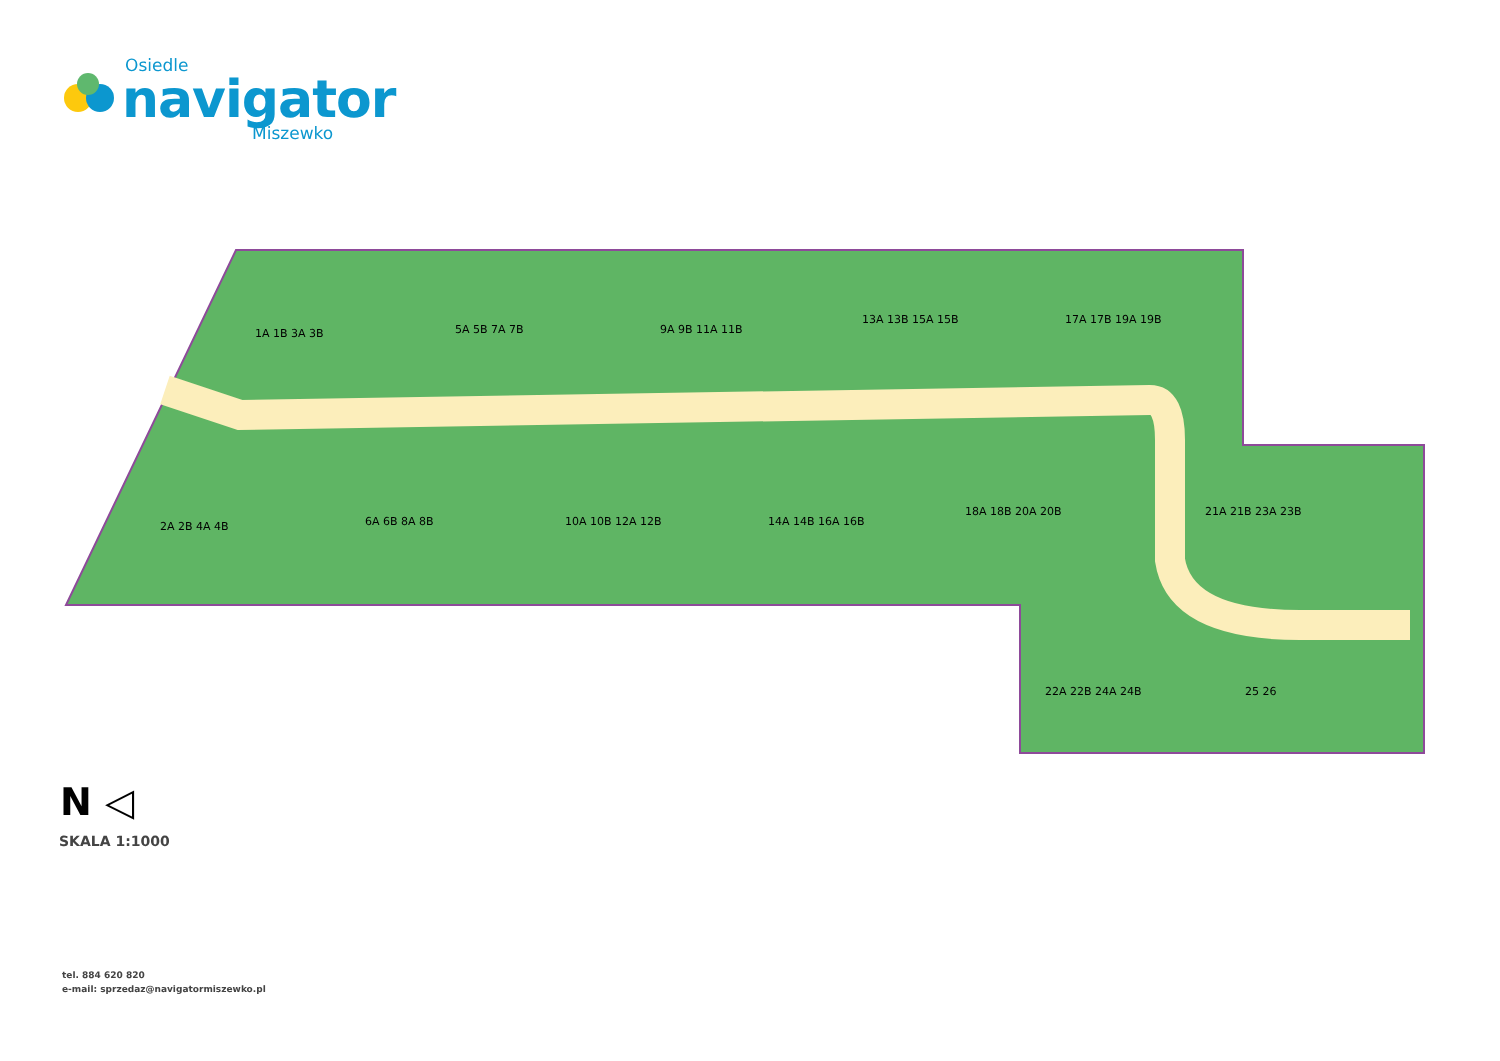Osiedle
navigator
Miszewko
1A 1B 3A 3B
5A 5B 7A 7B
9A 9B 11A 11B
13A 13B 15A 15B
17A 17B 19A 19B
2A 2B 4A 4B
6A 6B 8A 8B
10A 10B 12A 12B
14A 14B 16A 16B
18A 18B 20A 20B
21A 21B 23A 23B
22A 22B 24A 24B
25 26
N ◁
SKALA 1:1000
tel. 884 620 820
e-mail: sprzedaz@navigatormiszewko.pl